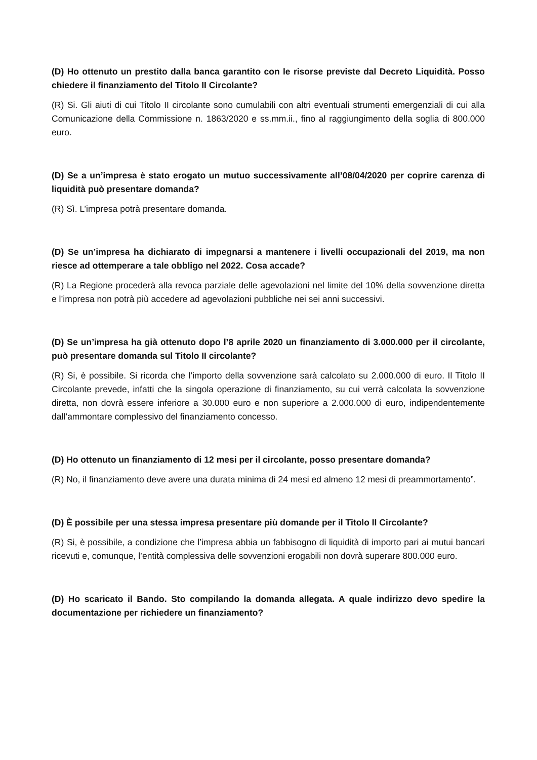(D) Ho ottenuto un prestito dalla banca garantito con le risorse previste dal Decreto Liquidità. Posso chiedere il finanziamento del Titolo II Circolante?
(R) Si. Gli aiuti di cui Titolo II circolante sono cumulabili con altri eventuali strumenti emergenziali di cui alla Comunicazione della Commissione n. 1863/2020 e ss.mm.ii., fino al raggiungimento della soglia di 800.000 euro.
(D) Se a un’impresa è stato erogato un mutuo successivamente all’08/04/2020 per coprire carenza di liquidità può presentare domanda?
(R) Sì. L’impresa potrà presentare domanda.
(D) Se un’impresa ha dichiarato di impegnarsi a mantenere i livelli occupazionali del 2019, ma non riesce ad ottemperare a tale obbligo nel 2022. Cosa accade?
(R) La Regione procederà alla revoca parziale delle agevolazioni nel limite del 10% della sovvenzione diretta e l’impresa non potrà più accedere ad agevolazioni pubbliche nei sei anni successivi.
(D) Se un’impresa ha già ottenuto dopo l’8 aprile 2020 un finanziamento di 3.000.000 per il circolante, può presentare domanda sul Titolo II circolante?
(R) Si, è possibile. Si ricorda che l’importo della sovvenzione sarà calcolato su 2.000.000 di euro. Il Titolo II Circolante prevede, infatti che la singola operazione di finanziamento, su cui verrà calcolata la sovvenzione diretta, non dovrà essere inferiore a 30.000 euro e non superiore a 2.000.000 di euro, indipendentemente dall’ammontare complessivo del finanziamento concesso.
(D) Ho ottenuto un finanziamento di 12 mesi per il circolante, posso presentare domanda?
(R) No, il finanziamento deve avere una durata minima di 24 mesi ed almeno 12 mesi di preammortamento”.
(D) È possibile per una stessa impresa presentare più domande per il Titolo II Circolante?
(R) Si, è possibile, a condizione che l’impresa abbia un fabbisogno di liquidità di importo pari ai mutui bancari ricevuti e, comunque, l’entità complessiva delle sovvenzioni erogabili non dovrà superare 800.000 euro.
(D) Ho scaricato il Bando. Sto compilando la domanda allegata. A quale indirizzo devo spedire la documentazione per richiedere un finanziamento?